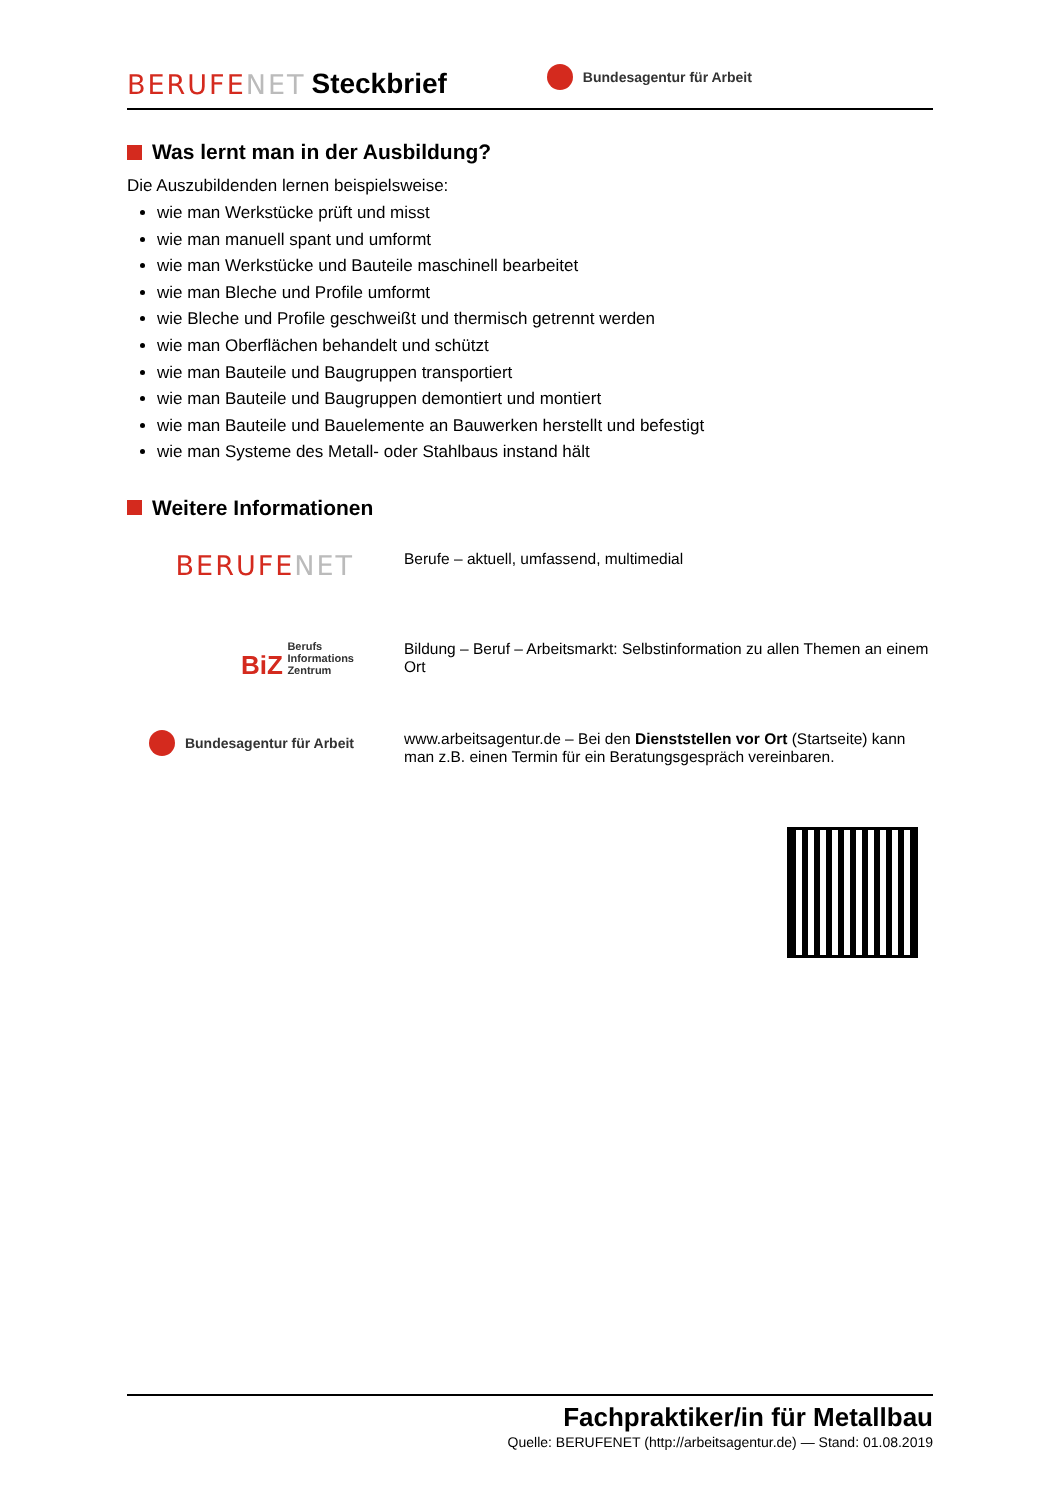BERUFENET Steckbrief Bundesagentur für Arbeit
Was lernt man in der Ausbildung?
Die Auszubildenden lernen beispielsweise:
wie man Werkstücke prüft und misst
wie man manuell spant und umformt
wie man Werkstücke und Bauteile maschinell bearbeitet
wie man Bleche und Profile umformt
wie Bleche und Profile geschweißt und thermisch getrennt werden
wie man Oberflächen behandelt und schützt
wie man Bauteile und Baugruppen transportiert
wie man Bauteile und Baugruppen demontiert und montiert
wie man Bauteile und Bauelemente an Bauwerken herstellt und befestigt
wie man Systeme des Metall- oder Stahlbaus instand hält
Weitere Informationen
BERUFENET
Berufe – aktuell, umfassend, multimedial
BiZ Berufs
Informations
Zentrum
Bildung – Beruf – Arbeitsmarkt: Selbstinformation zu allen Themen an einem Ort
Bundesagentur für Arbeit
www.arbeitsagentur.de – Bei den Dienststellen vor Ort (Startseite) kann man z.B. einen Termin für ein Beratungsgespräch vereinbaren.
Fachpraktiker/in für Metallbau
Quelle: BERUFENET (http://arbeitsagentur.de) — Stand: 01.08.2019